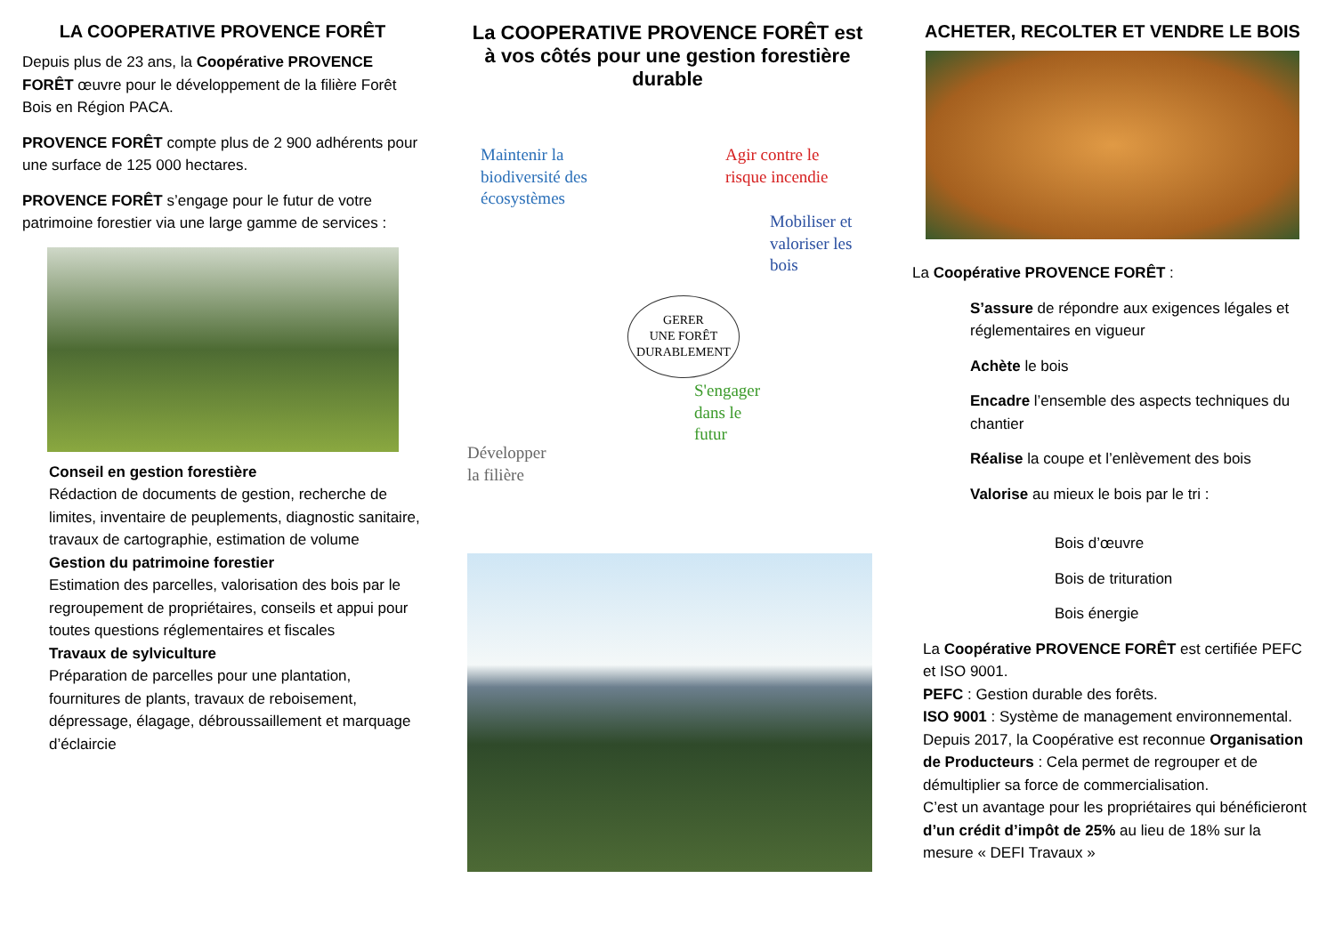LA COOPERATIVE PROVENCE FORÊT
Depuis plus de 23 ans, la Coopérative PROVENCE FORÊT œuvre pour le développement de la filière Forêt Bois en Région PACA.
PROVENCE FORÊT compte plus de 2 900 adhérents pour une surface de 125 000 hectares.
PROVENCE FORÊT s’engage pour le futur de votre patrimoine forestier via une large gamme de services :
Conseil en gestion forestière
Rédaction de documents de gestion, recherche de limites, inventaire de peuplements, diagnostic sanitaire, travaux de cartographie, estimation de volume
Gestion du patrimoine forestier
Estimation des parcelles, valorisation des bois par le regroupement de propriétaires, conseils et appui pour toutes questions réglementaires et fiscales
Travaux de sylviculture
Préparation de parcelles pour une plantation, fournitures de plants, travaux de reboisement, dépressage, élagage, débroussaillement et marquage d’éclaircie
La COOPERATIVE PROVENCE FORÊT est à vos côtés pour une gestion forestière durable
Maintenir la
biodiversité des
écosystèmes
Agir contre le
risque incendie
Mobiliser et
valoriser les
bois
GERER
UNE FORÊT
DURABLEMENT
Développer
la filière
S'engager
dans le
futur
ACHETER, RECOLTER ET VENDRE LE BOIS
La Coopérative PROVENCE FORÊT :
S’assure de répondre aux exigences légales et réglementaires en vigueur
Achète le bois
Encadre l’ensemble des aspects techniques du chantier
Réalise la coupe et l’enlèvement des bois
Valorise au mieux le bois par le tri :
Bois d’œuvre
Bois de trituration
Bois énergie
La Coopérative PROVENCE FORÊT est certifiée PEFC et ISO 9001.
PEFC : Gestion durable des forêts.
ISO 9001 : Système de management environnemental.
Depuis 2017, la Coopérative est reconnue Organisation de Producteurs : Cela permet de regrouper et de démultiplier sa force de commercialisation.
C’est un avantage pour les propriétaires qui bénéficieront d’un crédit d’impôt de 25% au lieu de 18% sur la mesure « DEFI Travaux »